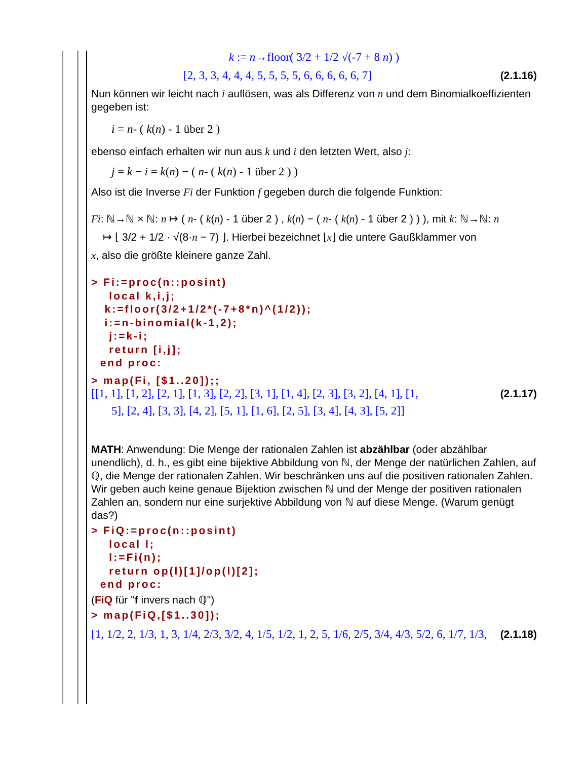k := n→floor( 3/2 + 1/2 √(-7 + 8 n) )
[2, 3, 3, 4, 4, 4, 5, 5, 5, 5, 6, 6, 6, 6, 6, 7] (2.1.16)
Nun können wir leicht nach i auflösen, was als Differenz von n und dem Binomialkoeffizienten gegeben ist:
i = n- ( k(n) - 1 über 2 )
ebenso einfach erhalten wir nun aus k und i den letzten Wert, also j:
j = k − i = k(n) − ( n- ( k(n) - 1 über 2 ) )
Also ist die Inverse Fi der Funktion f gegeben durch die folgende Funktion:
Fi: ℕ→ℕ × ℕ: n ↦ ( n- ( k(n) - 1 über 2 ) , k(n) − ( n- ( k(n) - 1 über 2 ) ) ), mit k: ℕ→ℕ: n
↦ ⌊ 3/2 + 1/2 · √(8·n − 7) ⌋. Hierbei bezeichnet ⌊x⌋ die untere Gaußklammer von
x, also die größte kleinere ganze Zahl.
> Fi:=proc(n::posint)
    local k,i,j;
   k:=floor(3/2+1/2*(-7+8*n)^(1/2));
   i:=n-binomial(k-1,2);
    j:=k-i;
    return [i,j];
  end proc:
> map(Fi, [$1..20]);;
[[1, 1], [1, 2], [2, 1], [1, 3], [2, 2], [3, 1], [1, 4], [2, 3], [3, 2], [4, 1], [1, (2.1.17)
5], [2, 4], [3, 3], [4, 2], [5, 1], [1, 6], [2, 5], [3, 4], [4, 3], [5, 2]]
MATH: Anwendung: Die Menge der rationalen Zahlen ist abzählbar (oder abzählbar unendlich), d. h., es gibt eine bijektive Abbildung von ℕ, der Menge der natürlichen Zahlen, auf ℚ, die Menge der rationalen Zahlen. Wir beschränken uns auf die positiven rationalen Zahlen. Wir geben auch keine genaue Bijektion zwischen ℕ und der Menge der positiven rationalen Zahlen an, sondern nur eine surjektive Abbildung von ℕ auf diese Menge. (Warum genügt das?)
> FiQ:=proc(n::posint)
    local l;
    l:=Fi(n);
    return op(l)[1]/op(l)[2];
  end proc:
(FiQ für "f invers nach ℚ")
> map(FiQ,[$1..30]);
[1, 1/2, 2, 1/3, 1, 3, 1/4, 2/3, 3/2, 4, 1/5, 1/2, 1, 2, 5, 1/6, 2/5, 3/4, 4/3, 5/2, 6, 1/7, 1/3, (2.1.18)